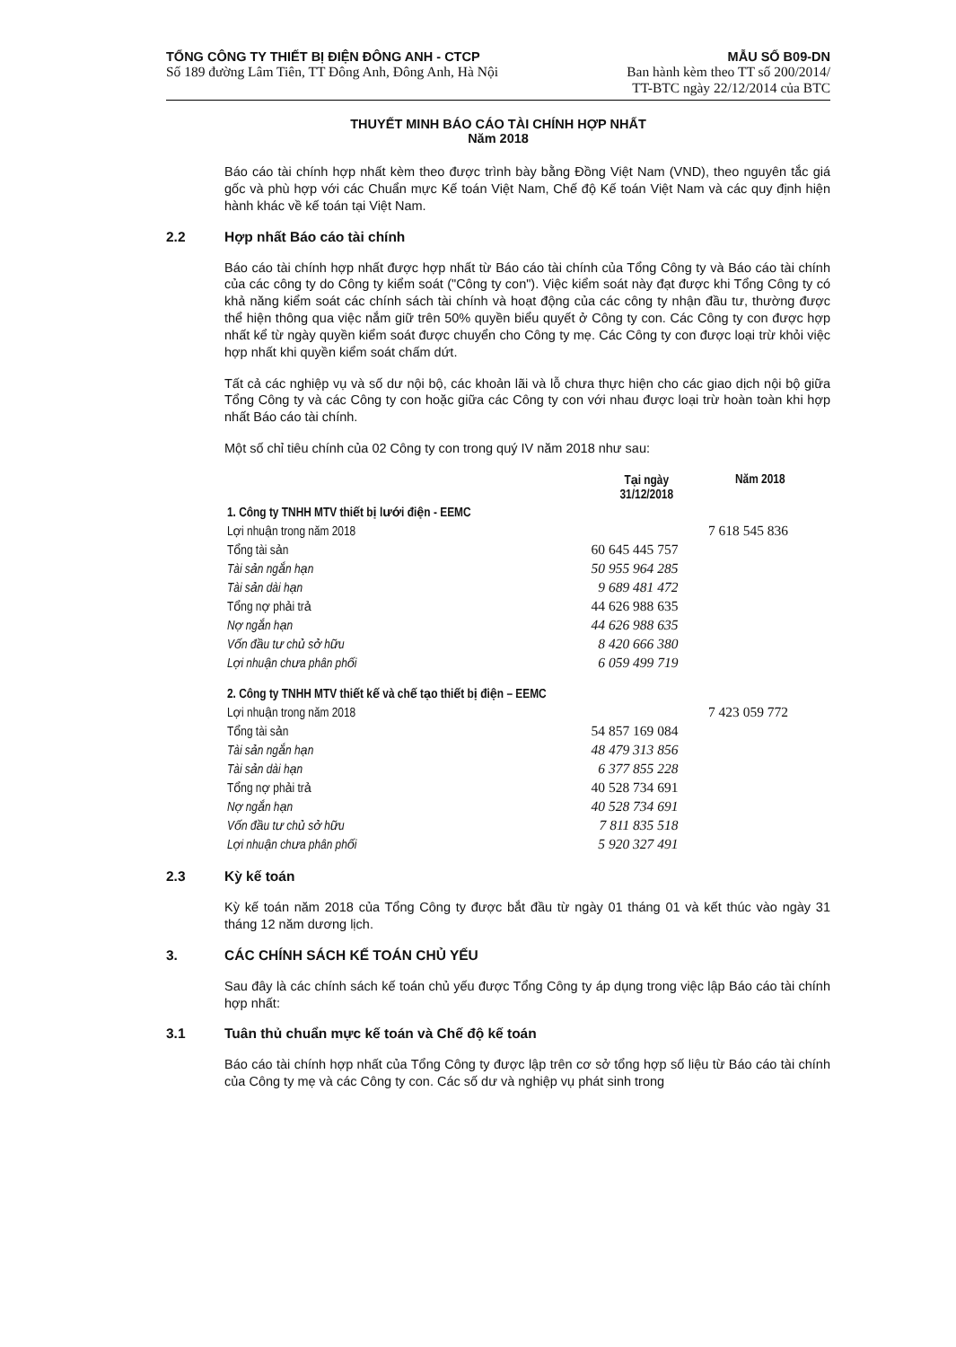TỔNG CÔNG TY THIẾT BỊ ĐIỆN ĐÔNG ANH - CTCP
Số 189 đường Lâm Tiên, TT Đông Anh, Đông Anh, Hà Nội
MẪU SỐ B09-DN
Ban hành kèm theo TT số 200/2014/
TT-BTC ngày 22/12/2014 của BTC
THUYẾT MINH BÁO CÁO TÀI CHÍNH HỢP NHẤT
Năm 2018
Báo cáo tài chính hợp nhất kèm theo được trình bày bằng Đồng Việt Nam (VND), theo nguyên tắc giá gốc và phù hợp với các Chuẩn mực Kế toán Việt Nam, Chế độ Kế toán Việt Nam và các quy định hiện hành khác về kế toán tại Việt Nam.
2.2 Hợp nhất Báo cáo tài chính
Báo cáo tài chính hợp nhất được hợp nhất từ Báo cáo tài chính của Tổng Công ty và Báo cáo tài chính của các công ty do Công ty kiểm soát ("Công ty con"). Việc kiểm soát này đạt được khi Tổng Công ty có khả năng kiểm soát các chính sách tài chính và hoạt động của các công ty nhận đầu tư, thường được thể hiện thông qua việc nắm giữ trên 50% quyền biểu quyết ở Công ty con. Các Công ty con được hợp nhất kể từ ngày quyền kiểm soát được chuyển cho Công ty mẹ. Các Công ty con được loại trừ khỏi việc hợp nhất khi quyền kiểm soát chấm dứt.
Tất cả các nghiệp vụ và số dư nội bộ, các khoản lãi và lỗ chưa thực hiện cho các giao dịch nội bộ giữa Tổng Công ty và các Công ty con hoặc giữa các Công ty con với nhau được loại trừ hoàn toàn khi hợp nhất Báo cáo tài chính.
Một số chỉ tiêu chính của 02 Công ty con trong quý IV năm 2018 như sau:
| | Tại ngày 31/12/2018 | Năm 2018 |
| --- | --- | --- |
| 1. Công ty TNHH MTV thiết bị lưới điện - EEMC | | |
| Lợi nhuận trong năm 2018 | | 7 618 545 836 |
| Tổng tài sản | 60 645 445 757 | |
| Tài sản ngắn hạn | 50 955 964 285 | |
| Tài sản dài hạn | 9 689 481 472 | |
| Tổng nợ phải trả | 44 626 988 635 | |
| Nợ ngắn hạn | 44 626 988 635 | |
| Vốn đầu tư chủ sở hữu | 8 420 666 380 | |
| Lợi nhuận chưa phân phối | 6 059 499 719 | |
| 2. Công ty TNHH MTV thiết kế và chế tạo thiết bị điện – EEMC | | |
| Lợi nhuận trong năm 2018 | | 7 423 059 772 |
| Tổng tài sản | 54 857 169 084 | |
| Tài sản ngắn hạn | 48 479 313 856 | |
| Tài sản dài hạn | 6 377 855 228 | |
| Tổng nợ phải trả | 40 528 734 691 | |
| Nợ ngắn hạn | 40 528 734 691 | |
| Vốn đầu tư chủ sở hữu | 7 811 835 518 | |
| Lợi nhuận chưa phân phối | 5 920 327 491 | |
2.3 Kỳ kế toán
Kỳ kế toán năm 2018 của Tổng Công ty được bắt đầu từ ngày 01 tháng 01 và kết thúc vào ngày 31 tháng 12 năm dương lịch.
3. CÁC CHÍNH SÁCH KẾ TOÁN CHỦ YẾU
Sau đây là các chính sách kế toán chủ yếu được Tổng Công ty áp dụng trong việc lập Báo cáo tài chính hợp nhất:
3.1 Tuân thủ chuẩn mực kế toán và Chế độ kế toán
Báo cáo tài chính hợp nhất của Tổng Công ty được lập trên cơ sở tổng hợp số liệu từ Báo cáo tài chính của Công ty mẹ và các Công ty con. Các số dư và nghiệp vụ phát sinh trong